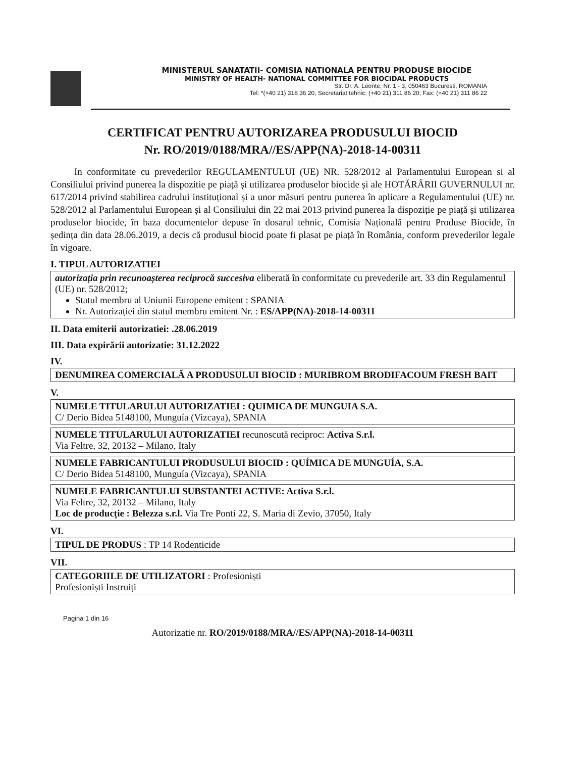MINISTERUL SANATATII- COMISIA NATIONALA PENTRU PRODUSE BIOCIDE
MINISTRY OF HEALTH- NATIONAL COMMITTEE FOR BIOCIDAL PRODUCTS
Str. Dr. A. Leonte, Nr. 1 - 3, 050463 Bucuresti, ROMANIA
Tel: *(+40 21) 318 36 20, Secretariat tehnic: (+40 21) 311 86 20; Fax: (+40 21) 311 86 22
CERTIFICAT PENTRU AUTORIZAREA PRODUSULUI BIOCID
Nr. RO/2019/0188/MRA//ES/APP(NA)-2018-14-00311
In conformitate cu prevederilor REGULAMENTULUI (UE) NR. 528/2012 al Parlamentului European si al Consiliului privind punerea la dispozitie pe piață și utilizarea produselor biocide și ale HOTĂRÂRII GUVERNULUI nr. 617/2014 privind stabilirea cadrului instituțional și a unor măsuri pentru punerea în aplicare a Regulamentului (UE) nr. 528/2012 al Parlamentului European și al Consiliului din 22 mai 2013 privind punerea la dispoziție pe piață și utilizarea produselor biocide, în baza documentelor depuse în dosarul tehnic, Comisia Națională pentru Produse Biocide, în ședința din data 28.06.2019, a decis că produsul biocid poate fi plasat pe piață în România, conform prevederilor legale în vigoare.
I. TIPUL AUTORIZATIEI
autorizația prin recunoașterea reciprocă succesiva eliberată în conformitate cu prevederile art. 33 din Regulamentul (UE) nr. 528/2012;
Statul membru al Uniunii Europene emitent : SPANIA
Nr. Autorizației din statul membru emitent Nr. : ES/APP(NA)-2018-14-00311
II. Data emiterii autorizatiei: .28.06.2019
III. Data expirării autorizatie: 31.12.2022
IV.
DENUMIREA COMERCIALĂ A PRODUSULUI BIOCID : MURIBROM BRODIFACOUM FRESH BAIT
V.
NUMELE TITULARULUI AUTORIZATIEI : QUIMICA DE MUNGUIA S.A.
C/ Derio Bidea 5148100, Munguía (Vizcaya), SPANIA
NUMELE TITULARULUI AUTORIZATIEI recunoscută reciproc: Activa S.r.l.
Via Feltre, 32, 20132 – Milano, Italy
NUMELE FABRICANTULUI PRODUSULUI BIOCID : QUÍMICA DE MUNGUÍA, S.A.
C/ Derio Bidea 5148100, Munguía (Vizcaya), SPANIA
NUMELE FABRICANTULUI SUBSTANTEI ACTIVE: Activa S.r.l.
Via Feltre, 32, 20132 – Milano, Italy
Loc de producție : Belezza s.r.l. Via Tre Ponti 22, S. Maria di Zevio, 37050, Italy
VI.
TIPUL DE PRODUS : TP 14 Rodenticide
VII.
CATEGORIILE DE UTILIZATORI : Profesioniști
Profesioniști Instruiți
Pagina 1 din 16
Autorizatie nr. RO/2019/0188/MRA//ES/APP(NA)-2018-14-00311